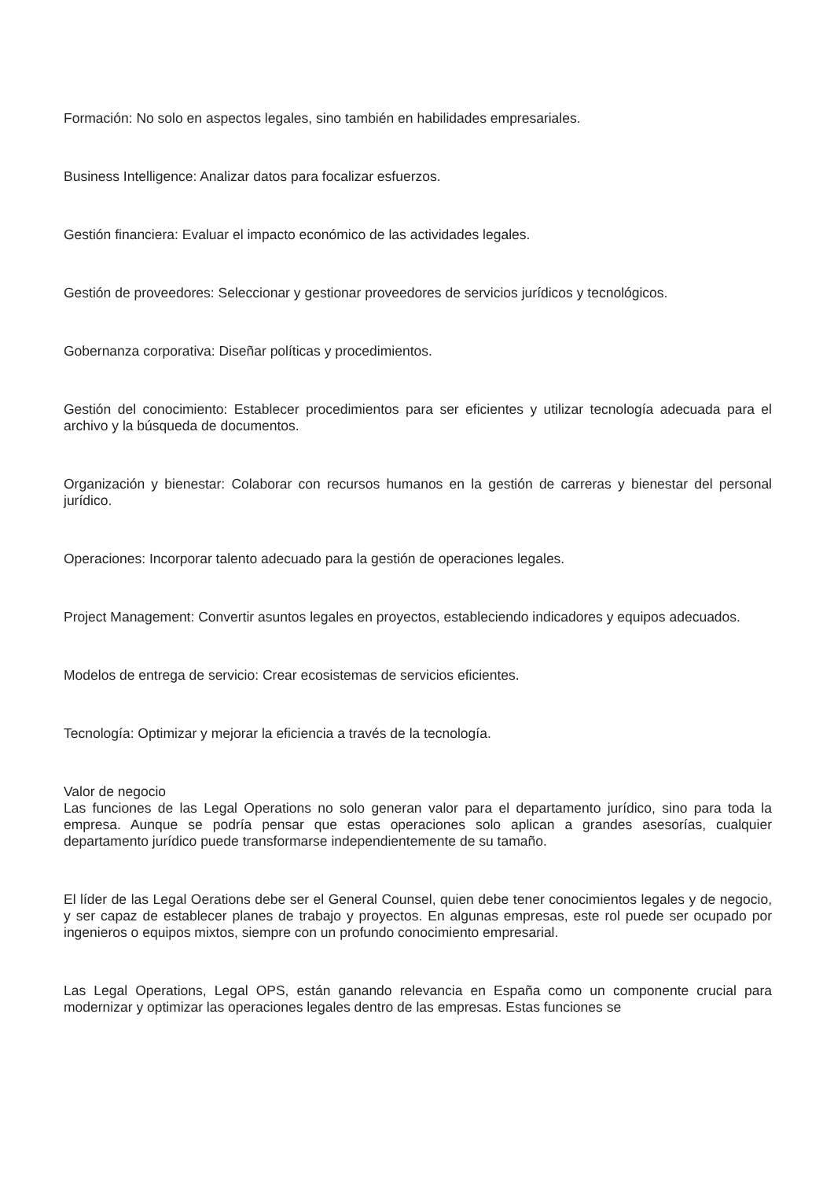Formación: No solo en aspectos legales, sino también en habilidades empresariales.
Business Intelligence: Analizar datos para focalizar esfuerzos.
Gestión financiera: Evaluar el impacto económico de las actividades legales.
Gestión de proveedores: Seleccionar y gestionar proveedores de servicios jurídicos y tecnológicos.
Gobernanza corporativa: Diseñar políticas y procedimientos.
Gestión del conocimiento: Establecer procedimientos para ser eficientes y utilizar tecnología adecuada para el archivo y la búsqueda de documentos.
Organización y bienestar: Colaborar con recursos humanos en la gestión de carreras y bienestar del personal jurídico.
Operaciones: Incorporar talento adecuado para la gestión de operaciones legales.
Project Management: Convertir asuntos legales en proyectos, estableciendo indicadores y equipos adecuados.
Modelos de entrega de servicio: Crear ecosistemas de servicios eficientes.
Tecnología: Optimizar y mejorar la eficiencia a través de la tecnología.
Valor de negocio
Las funciones de las Legal Operations no solo generan valor para el departamento jurídico, sino para toda la empresa. Aunque se podría pensar que estas operaciones solo aplican a grandes asesorías, cualquier departamento jurídico puede transformarse independientemente de su tamaño.
El líder de las Legal Oerations debe ser el General Counsel, quien debe tener conocimientos legales y de negocio, y ser capaz de establecer planes de trabajo y proyectos. En algunas empresas, este rol puede ser ocupado por ingenieros o equipos mixtos, siempre con un profundo conocimiento empresarial.
Las Legal Operations, Legal OPS, están ganando relevancia en España como un componente crucial para modernizar y optimizar las operaciones legales dentro de las empresas. Estas funciones se